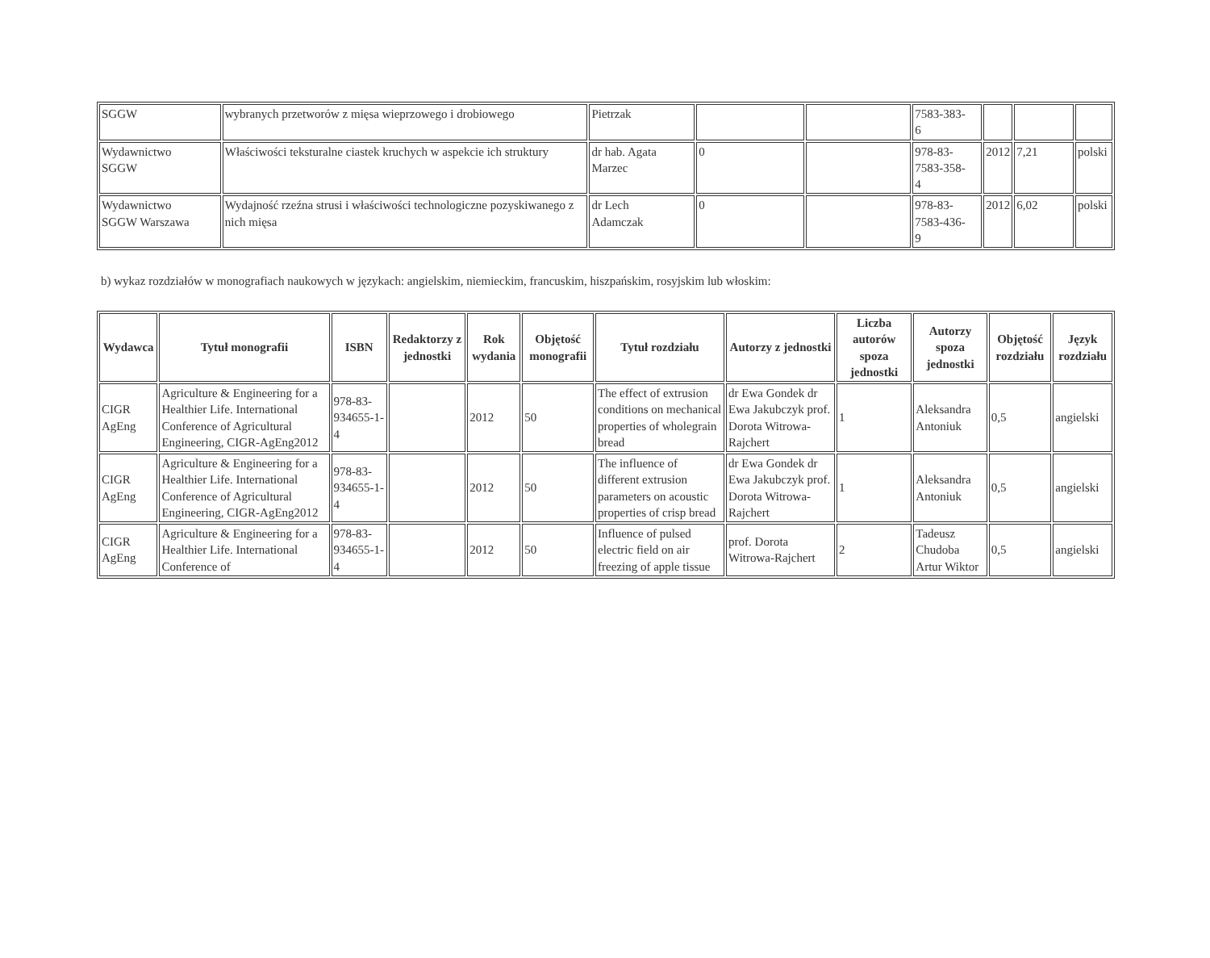| SGGW | wybranych przetworów z mięsa wieprzowego i drobiowego | Pietrzak | | | 7583-383- 6 | | | |
| Wydawnictwo SGGW | Właściwości teksturalne ciastek kruchych w aspekcie ich struktury | dr hab. Agata Marzec | 0 | | 978-83- 7583-358- 4 | 2012 | 7,21 | polski |
| Wydawnictwo SGGW Warszawa | Wydajność rzeźna strusi i właściwości technologiczne pozyskiwanego z nich mięsa | dr Lech Adamczak | 0 | | 978-83- 7583-436- 9 | 2012 | 6,02 | polski |
b) wykaz rozdziałów w monografiach naukowych w językach: angielskim, niemieckim, francuskim, hiszpańskim, rosyjskim lub włoskim:
| Wydawca | Tytuł monografii | ISBN | Redaktorzy z jednostki | Rok wydania | Objętość monografii | Tytuł rozdziału | Autorzy z jednostki | Liczba autorów spoza jednostki | Autorzy spoza jednostki | Objętość rozdziału | Język rozdziału |
| --- | --- | --- | --- | --- | --- | --- | --- | --- | --- | --- | --- |
| CIGR AgEng | Agriculture & Engineering for a Healthier Life. International Conference of Agricultural Engineering, CIGR-AgEng2012 | 978-83-934655-1-4 | | 2012 | 50 | The effect of extrusion conditions on mechanical properties of wholegrain bread | dr Ewa Gondek dr Ewa Jakubczyk prof. Dorota Witrowa-Rajchert | 1 | Aleksandra Antoniuk | 0,5 | angielski |
| CIGR AgEng | Agriculture & Engineering for a Healthier Life. International Conference of Agricultural Engineering, CIGR-AgEng2012 | 978-83-934655-1-4 | | 2012 | 50 | The influence of different extrusion parameters on acoustic properties of crisp bread | dr Ewa Gondek dr Ewa Jakubczyk prof. Dorota Witrowa-Rajchert | 1 | Aleksandra Antoniuk | 0,5 | angielski |
| CIGR AgEng | Agriculture & Engineering for a Healthier Life. International Conference of | 978-83-934655-1-4 | | 2012 | 50 | Influence of pulsed electric field on air freezing of apple tissue | prof. Dorota Witrowa-Rajchert | 2 | Tadeusz Chudoba Artur Wiktor | 0,5 | angielski |